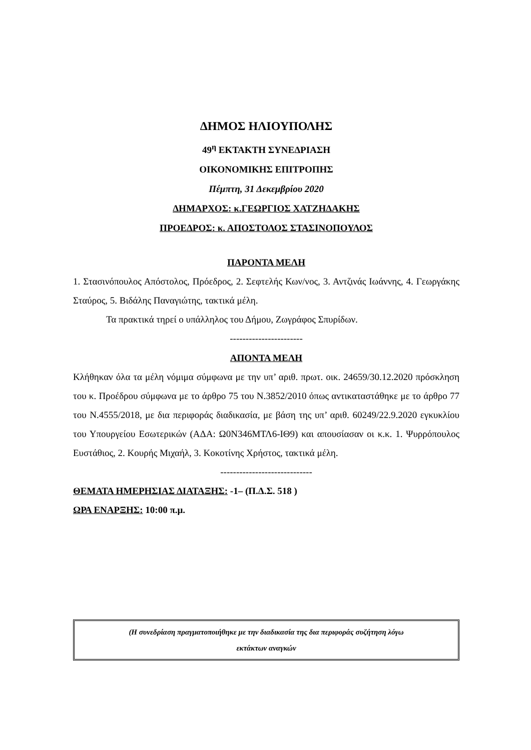ΔΗΜΟΣ ΗΛΙΟΥΠΟΛΗΣ
49<sup>η</sup> ΕΚΤΑΚΤΗ ΣΥΝΕΔΡΙΑΣΗ
ΟΙΚΟΝΟΜΙΚΗΣ ΕΠΙΤΡΟΠΗΣ
Πέμπτη, 31 Δεκεμβρίου 2020
ΔΗΜΑΡΧΟΣ: κ.ΓΕΩΡΓΙΟΣ ΧΑΤΖΗΔΑΚΗΣ
ΠΡΟΕΔΡΟΣ: κ. ΑΠΟΣΤΟΛΟΣ ΣΤΑΣΙΝΟΠΟΥΛΟΣ
ΠΑΡΟΝΤΑ ΜΕΛΗ
1. Στασινόπουλος Απόστολος, Πρόεδρος, 2. Σεφτελής Κων/νος, 3. Αντζινάς Ιωάννης, 4. Γεωργάκης Σταύρος, 5. Βιδάλης Παναγιώτης, τακτικά μέλη.
Τα πρακτικά τηρεί ο υπάλληλος του Δήμου, Ζωγράφος Σπυρίδων.
-----------------------
ΑΠΟΝΤΑ ΜΕΛΗ
Κλήθηκαν όλα τα μέλη νόμιμα σύμφωνα με την υπ’ αριθ. πρωτ. οικ. 24659/30.12.2020 πρόσκληση του κ. Προέδρου σύμφωνα με το άρθρο 75 του Ν.3852/2010 όπως αντικαταστάθηκε με το άρθρο 77 του Ν.4555/2018, με δια περιφοράς διαδικασία, με βάση της υπ’ αριθ. 60249/22.9.2020 εγκυκλίου του Υπουργείου Εσωτερικών (ΑΔΑ: Ω0Ν346ΜΤΛ6-ΙΘ9) και απουσίασαν οι κ.κ. 1. Ψυρρόπουλος Ευστάθιος, 2. Κουρής Μιχαήλ, 3. Κοκοτίνης Χρήστος, τακτικά μέλη.
-----------------------------
ΘΕΜΑΤΑ ΗΜΕΡΗΣΙΑΣ ΔΙΑΤΑΞΗΣ: -1– (Π.Δ.Σ. 518 )
ΩΡΑ ΕΝΑΡΞΗΣ: 10:00 π.μ.
(Η συνεδρίαση πραγματοποιήθηκε με την διαδικασία της δια περιφοράς συζήτηση λόγω
εκτάκτων αναγκών